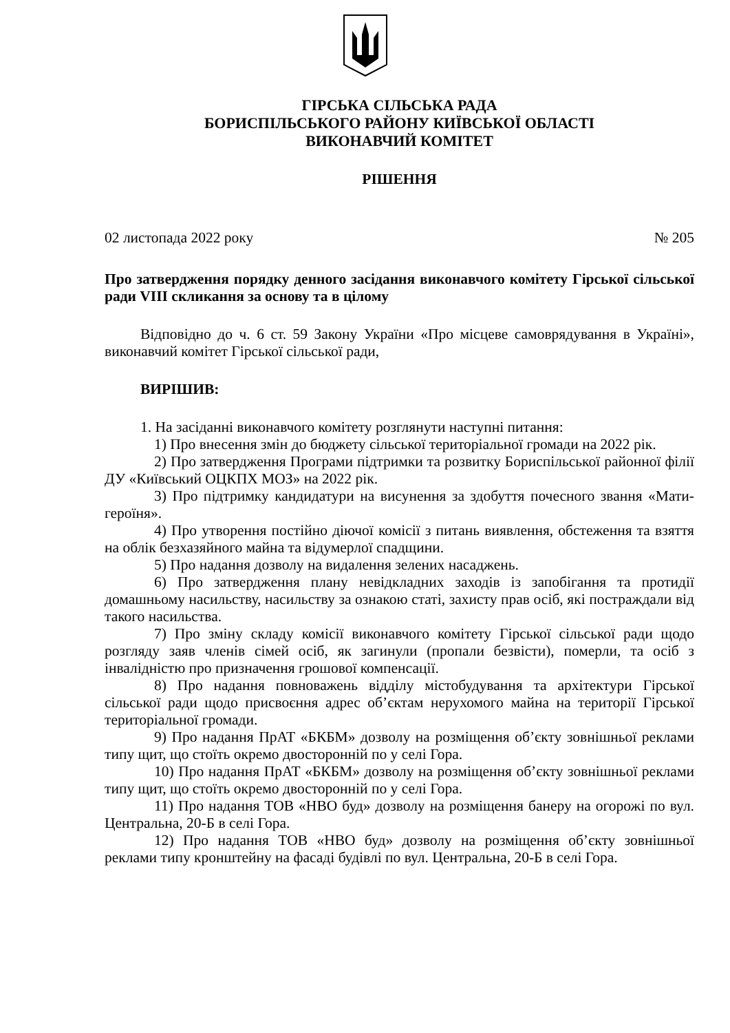ГІРСЬКА СІЛЬСЬКА РАДА
БОРИСПІЛЬСЬКОГО РАЙОНУ КИЇВСЬКОЇ ОБЛАСТІ
ВИКОНАВЧИЙ КОМІТЕТ
РІШЕННЯ
02 листопада 2022 року № 205
Про затвердження порядку денного засідання виконавчого комітету Гірської сільської ради VIII скликання за основу та в цілому
Відповідно до ч. 6 ст. 59 Закону України «Про місцеве самоврядування в Україні», виконавчий комітет Гірської сільської ради,
ВИРІШИВ:
1. На засіданні виконавчого комітету розглянути наступні питання:
1) Про внесення змін до бюджету сільської територіальної громади на 2022 рік.
2) Про затвердження Програми підтримки та розвитку Бориспільської районної філії ДУ «Київський ОЦКПХ МОЗ» на 2022 рік.
3) Про підтримку кандидатури на висунення за здобуття почесного звання «Мати-героїня».
4) Про утворення постійно діючої комісії з питань виявлення, обстеження та взяття на облік безхазяйного майна та відумерлої спадщини.
5) Про надання дозволу на видалення зелених насаджень.
6) Про затвердження плану невідкладних заходів із запобігання та протидії домашньому насильству, насильству за ознакою статі, захисту прав осіб, які постраждали від такого насильства.
7) Про зміну складу комісії виконавчого комітету Гірської сільської ради щодо розгляду заяв членів сімей осіб, як загинули (пропали безвісти), померли, та осіб з інвалідністю про призначення грошової компенсації.
8) Про надання повноважень відділу містобудування та архітектури Гірської сільської ради щодо присвоєння адрес об’єктам нерухомого майна на території Гірської територіальної громади.
9) Про надання ПрАТ «БКБМ» дозволу на розміщення об’єкту зовнішньої реклами типу щит, що стоїть окремо двосторонній по у селі Гора.
10) Про надання ПрАТ «БКБМ» дозволу на розміщення об’єкту зовнішньої реклами типу щит, що стоїть окремо двосторонній по у селі Гора.
11) Про надання ТОВ «НВО буд» дозволу на розміщення банеру на огорожі по вул. Центральна, 20-Б в селі Гора.
12) Про надання ТОВ «НВО буд» дозволу на розміщення об’єкту зовнішньої реклами типу кронштейну на фасаді будівлі по вул. Центральна, 20-Б в селі Гора.